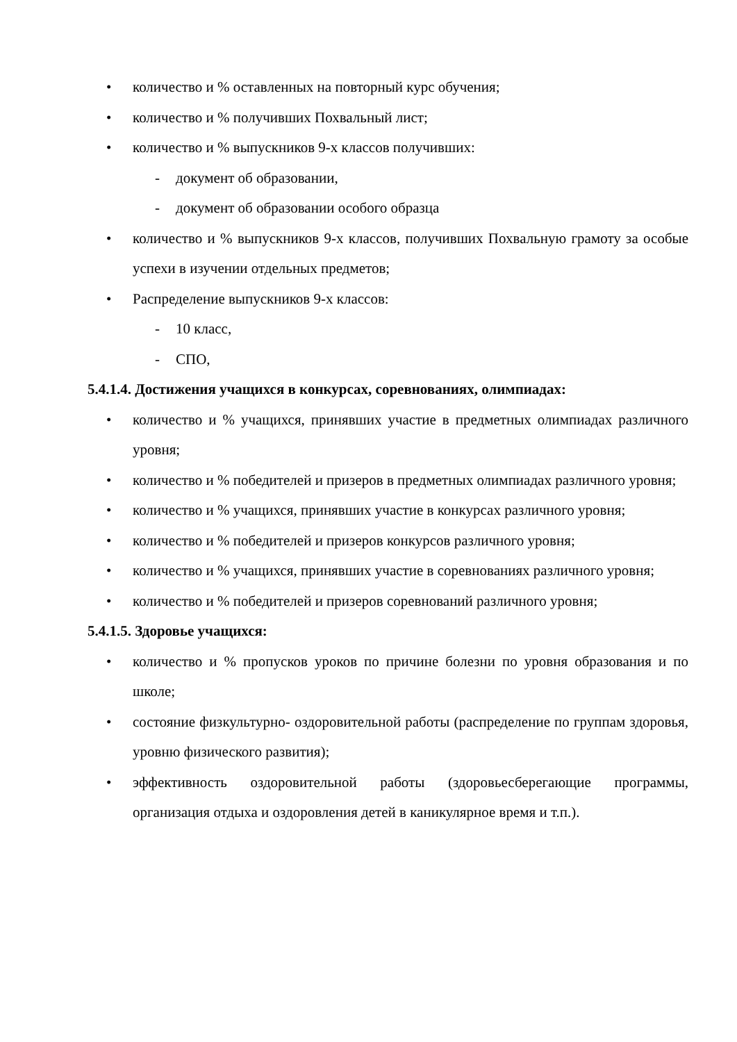• количество и % оставленных на повторный курс обучения;
• количество и % получивших Похвальный лист;
• количество и % выпускников 9-х классов получивших:
- документ об образовании,
- документ об образовании особого образца
• количество и % выпускников 9-х классов, получивших Похвальную грамоту за особые успехи в изучении отдельных предметов;
• Распределение выпускников 9-х классов:
- 10 класс,
- СПО,
5.4.1.4. Достижения учащихся в конкурсах, соревнованиях, олимпиадах:
• количество и % учащихся, принявших участие в предметных олимпиадах различного уровня;
• количество и % победителей и призеров в предметных олимпиадах различного уровня;
• количество и % учащихся, принявших участие в конкурсах различного уровня;
• количество и % победителей и призеров конкурсов различного уровня;
• количество и % учащихся, принявших участие в соревнованиях различного уровня;
• количество и % победителей и призеров соревнований различного уровня;
5.4.1.5. Здоровье учащихся:
• количество и % пропусков уроков по причине болезни по уровня образования и по школе;
• состояние физкультурно- оздоровительной работы (распределение по группам здоровья, уровню физического развития);
• эффективность оздоровительной работы (здоровьесберегающие программы, организация отдыха и оздоровления детей в каникулярное время и т.п.).